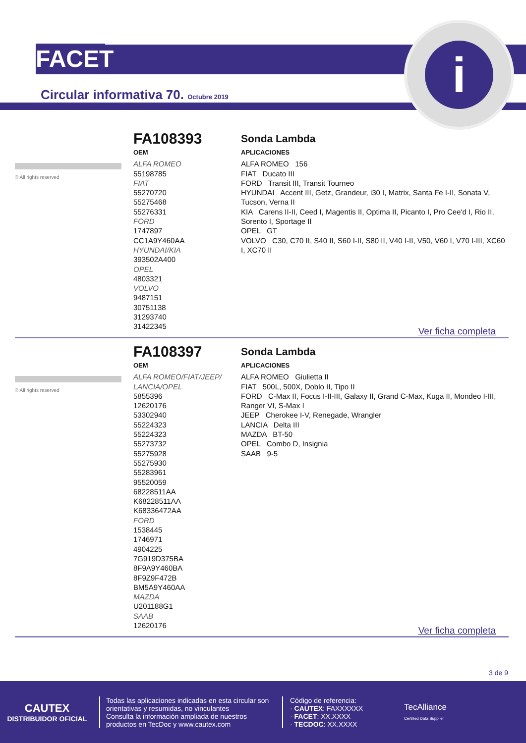FACET
i
Circular informativa 70. Octubre 2019
® All rights reserved
FA108393
OEM
ALFA ROMEO
55198785
FIAT
55270720
55275468
55276331
FORD
1747897
CC1A9Y460AA
HYUNDAI/KIA
393502A400
OPEL
4803321
VOLVO
9487151
30751138
31293740
31422345
Sonda Lambda
APLICACIONES
ALFA ROMEO 156
FIAT Ducato III
FORD Transit III, Transit Tourneo
HYUNDAI Accent III, Getz, Grandeur, i30 I, Matrix, Santa Fe I-II, Sonata V, Tucson, Verna II
KIA Carens II-II, Ceed I, Magentis II, Optima II, Picanto I, Pro Cee'd I, Rio II, Sorento I, Sportage II
OPEL GT
VOLVO C30, C70 II, S40 II, S60 I-II, S80 II, V40 I-II, V50, V60 I, V70 I-III, XC60 I, XC70 II
Ver ficha completa
® All rights reserved
FA108397
OEM
ALFA ROMEO/FIAT/JEEP/ LANCIA/OPEL
5855396
12620176
53302940
55224323
55224323
55273732
55275928
55275930
55283961
95520059
68228511AA
K68228511AA
K68336472AA
FORD
1538445
1746971
4904225
7G919D375BA
8F9A9Y460BA
8F9Z9F472B
BM5A9Y460AA
MAZDA
U201188G1
SAAB
12620176
Sonda Lambda
APLICACIONES
ALFA ROMEO Giulietta II
FIAT 500L, 500X, Doblo II, Tipo II
FORD C-Max II, Focus I-II-III, Galaxy II, Grand C-Max, Kuga II, Mondeo I-III, Ranger VI, S-Max I
JEEP Cherokee I-V, Renegade, Wrangler
LANCIA Delta III
MAZDA BT-50
OPEL Combo D, Insignia
SAAB 9-5
Ver ficha completa
3 de 9
CAUTEX
DISTRIBUIDOR OFICIAL
Todas las aplicaciones indicadas en esta circular son orientativas y resumidas, no vinculantes
Consulta la información ampliada de nuestros productos en TecDoc y www.cautex.com
Código de referencia:
· CAUTEX: FAXXXXXX
· FACET: XX.XXXX
· TECDOC: XX.XXXX
TecAlliance
Certified Data Supplier